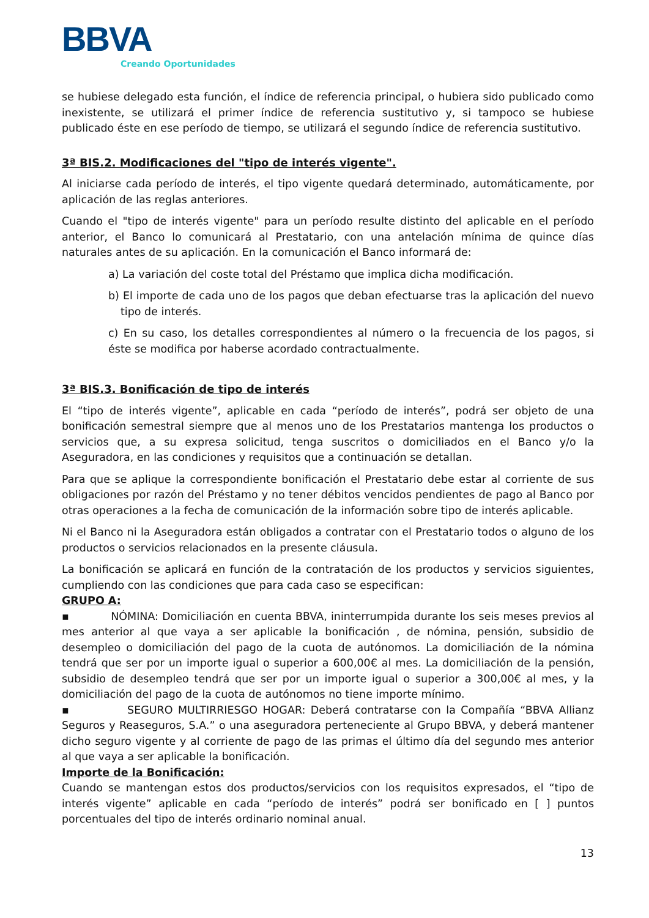BBVA
Creando Oportunidades
se hubiese delegado esta función, el índice de referencia principal, o hubiera sido publicado como inexistente, se utilizará el primer índice de referencia sustitutivo y, si tampoco se hubiese publicado éste en ese período de tiempo, se utilizará el segundo índice de referencia sustitutivo.
3ª BIS.2. Modificaciones del "tipo de interés vigente".
Al iniciarse cada período de interés, el tipo vigente quedará determinado, automáticamente, por aplicación de las reglas anteriores.
Cuando el "tipo de interés vigente" para un período resulte distinto del aplicable en el período anterior, el Banco lo comunicará al Prestatario, con una antelación mínima de quince días naturales antes de su aplicación. En la comunicación el Banco informará de:
a) La variación del coste total del Préstamo que implica dicha modificación.
b) El importe de cada uno de los pagos que deban efectuarse tras la aplicación del nuevo tipo de interés.
c) En su caso, los detalles correspondientes al número o la frecuencia de los pagos, si éste se modifica por haberse acordado contractualmente.
3ª BIS.3. Bonificación de tipo de interés
El “tipo de interés vigente”, aplicable en cada “período de interés”, podrá ser objeto de una bonificación semestral siempre que al menos uno de los Prestatarios mantenga los productos o servicios que, a su expresa solicitud, tenga suscritos o domiciliados en el Banco y/o la Aseguradora, en las condiciones y requisitos que a continuación se detallan.
Para que se aplique la correspondiente bonificación el Prestatario debe estar al corriente de sus obligaciones por razón del Préstamo y no tener débitos vencidos pendientes de pago al Banco por otras operaciones a la fecha de comunicación de la información sobre tipo de interés aplicable.
Ni el Banco ni la Aseguradora están obligados a contratar con el Prestatario todos o alguno de los productos o servicios relacionados en la presente cláusula.
La bonificación se aplicará en función de la contratación de los productos y servicios siguientes, cumpliendo con las condiciones que para cada caso se especifican:
GRUPO A:
▪ NÓMINA: Domiciliación en cuenta BBVA, ininterrumpida durante los seis meses previos al mes anterior al que vaya a ser aplicable la bonificación , de nómina, pensión, subsidio de desempleo o domiciliación del pago de la cuota de autónomos. La domiciliación de la nómina tendrá que ser por un importe igual o superior a 600,00€ al mes. La domiciliación de la pensión, subsidio de desempleo tendrá que ser por un importe igual o superior a 300,00€ al mes, y la domiciliación del pago de la cuota de autónomos no tiene importe mínimo.
▪ SEGURO MULTIRRIESGO HOGAR: Deberá contratarse con la Compañía “BBVA Allianz Seguros y Reaseguros, S.A.” o una aseguradora perteneciente al Grupo BBVA, y deberá mantener dicho seguro vigente y al corriente de pago de las primas el último día del segundo mes anterior al que vaya a ser aplicable la bonificación.
Importe de la Bonificación:
Cuando se mantengan estos dos productos/servicios con los requisitos expresados, el “tipo de interés vigente” aplicable en cada “período de interés” podrá ser bonificado en [ ] puntos porcentuales del tipo de interés ordinario nominal anual.
13